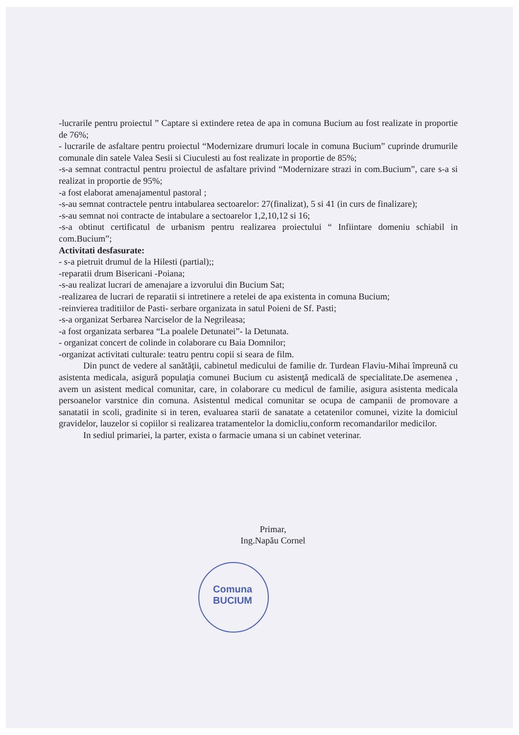Comuna
BUCIUM
-lucrarile pentru proiectul ” Captare si extindere retea de apa in comuna Bucium au fost realizate in proportie de 76%;
- lucrarile de asfaltare pentru proiectul “Modernizare drumuri locale in comuna Bucium” cuprinde drumurile comunale din satele Valea Sesii si Ciuculesti au fost realizate in proportie de 85%;
-s-a semnat contractul pentru proiectul de asfaltare privind “Modernizare strazi in com.Bucium”, care s-a si realizat in proportie de 95%;
-a fost elaborat amenajamentul pastoral ;
-s-au semnat contractele pentru intabularea sectoarelor: 27(finalizat), 5 si 41 (in curs de finalizare);
-s-au semnat noi contracte de intabulare a sectoarelor 1,2,10,12 si 16;
-s-a obtinut certificatul de urbanism pentru realizarea proiectului “ Infiintare domeniu schiabil in com.Bucium”;
Activitati desfasurate:
- s-a pietruit drumul de la Hilesti (partial);;
-reparatii drum Bisericani -Poiana;
-s-au realizat lucrari de amenajare a izvorului din Bucium Sat;
-realizarea de lucrari de reparatii si intretinere a retelei de apa existenta in comuna Bucium;
-reinvierea traditiilor de Pasti- serbare organizata in satul Poieni de Sf. Pasti;
-s-a organizat Serbarea Narciselor de la Negrileasa;
-a fost organizata serbarea “La poalele Detunatei”- la Detunata.
- organizat concert de colinde in colaborare cu Baia Domnilor;
-organizat activitati culturale: teatru pentru copii si seara de film.
Din punct de vedere al sanătăţii, cabinetul medicului de familie dr. Turdean Flaviu-Mihai împreună cu asistenta medicala, asigură populaţia comunei Bucium cu asistenţă medicală de specialitate.De asemenea , avem un asistent medical comunitar, care, in colaborare cu medicul de familie, asigura asistenta medicala persoanelor varstnice din comuna. Asistentul medical comunitar se ocupa de campanii de promovare a sanatatii in scoli, gradinite si in teren, evaluarea starii de sanatate a cetatenilor comunei, vizite la domiciul gravidelor, lauzelor si copiilor si realizarea tratamentelor la domicliu,conform recomandarilor medicilor.
In sediul primariei, la parter, exista o farmacie umana si un cabinet veterinar.
Primar,
Ing.Napău Cornel